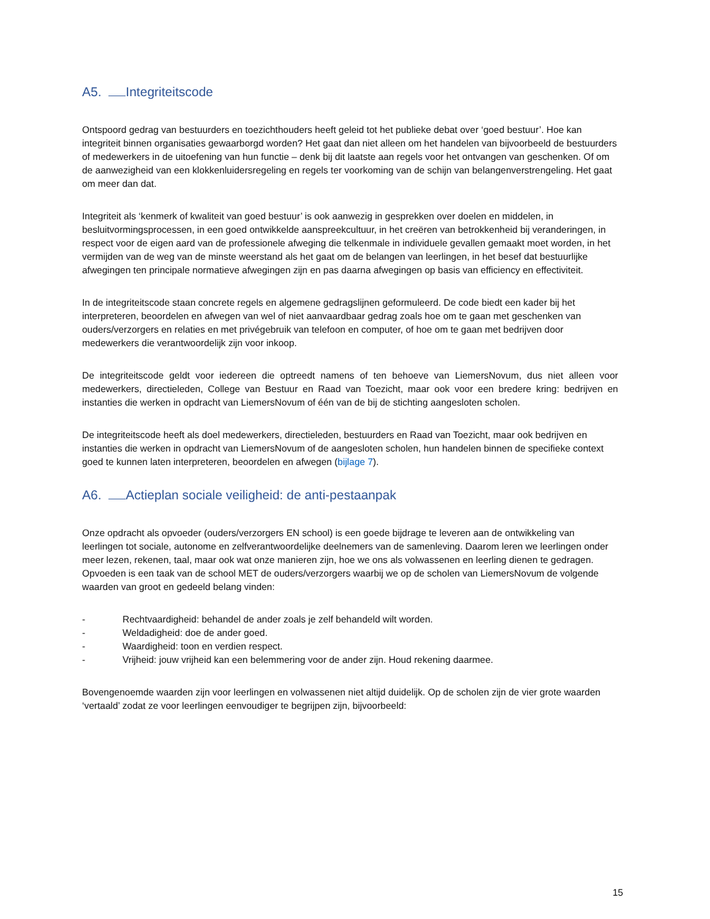A5. Integriteitscode
Ontspoord gedrag van bestuurders en toezichthouders heeft geleid tot het publieke debat over ‘goed bestuur’. Hoe kan integriteit binnen organisaties gewaarborgd worden? Het gaat dan niet alleen om het handelen van bijvoorbeeld de bestuurders of medewerkers in de uitoefening van hun functie – denk bij dit laatste aan regels voor het ontvangen van geschenken. Of om de aanwezigheid van een klokkenluidersregeling en regels ter voorkoming van de schijn van belangenverstrengeling. Het gaat om meer dan dat.
Integriteit als ‘kenmerk of kwaliteit van goed bestuur’ is ook aanwezig in gesprekken over doelen en middelen, in besluitvormingsprocessen, in een goed ontwikkelde aanspreekcultuur, in het creëren van betrokkenheid bij veranderingen, in respect voor de eigen aard van de professionele afweging die telkenmale in individuele gevallen gemaakt moet worden, in het vermijden van de weg van de minste weerstand als het gaat om de belangen van leerlingen, in het besef dat bestuurlijke afwegingen ten principale normatieve afwegingen zijn en pas daarna afwegingen op basis van efficiency en effectiviteit.
In de integriteitscode staan concrete regels en algemene gedragslijnen geformuleerd. De code biedt een kader bij het interpreteren, beoordelen en afwegen van wel of niet aanvaardbaar gedrag zoals hoe om te gaan met geschenken van ouders/verzorgers en relaties en met privégebruik van telefoon en computer, of hoe om te gaan met bedrijven door medewerkers die verantwoordelijk zijn voor inkoop.
De integriteitscode geldt voor iedereen die optreedt namens of ten behoeve van LiemersNovum, dus niet alleen voor medewerkers, directieleden, College van Bestuur en Raad van Toezicht, maar ook voor een bredere kring: bedrijven en instanties die werken in opdracht van LiemersNovum of één van de bij de stichting aangesloten scholen.
De integriteitscode heeft als doel medewerkers, directieleden, bestuurders en Raad van Toezicht, maar ook bedrijven en instanties die werken in opdracht van LiemersNovum of de aangesloten scholen, hun handelen binnen de specifieke context goed te kunnen laten interpreteren, beoordelen en afwegen (bijlage 7).
A6. Actieplan sociale veiligheid: de anti-pestaanpak
Onze opdracht als opvoeder (ouders/verzorgers EN school) is een goede bijdrage te leveren aan de ontwikkeling van leerlingen tot sociale, autonome en zelfverantwoordelijke deelnemers van de samenleving. Daarom leren we leerlingen onder meer lezen, rekenen, taal, maar ook wat onze manieren zijn, hoe we ons als volwassenen en leerling dienen te gedragen. Opvoeden is een taak van de school MET de ouders/verzorgers waarbij we op de scholen van LiemersNovum de volgende waarden van groot en gedeeld belang vinden:
- Rechtvaardigheid: behandel de ander zoals je zelf behandeld wilt worden.
- Weldadigheid: doe de ander goed.
- Waardigheid: toon en verdien respect.
- Vrijheid: jouw vrijheid kan een belemmering voor de ander zijn. Houd rekening daarmee.
Bovengenoemde waarden zijn voor leerlingen en volwassenen niet altijd duidelijk. Op de scholen zijn de vier grote waarden ‘vertaald’ zodat ze voor leerlingen eenvoudiger te begrijpen zijn, bijvoorbeeld:
15